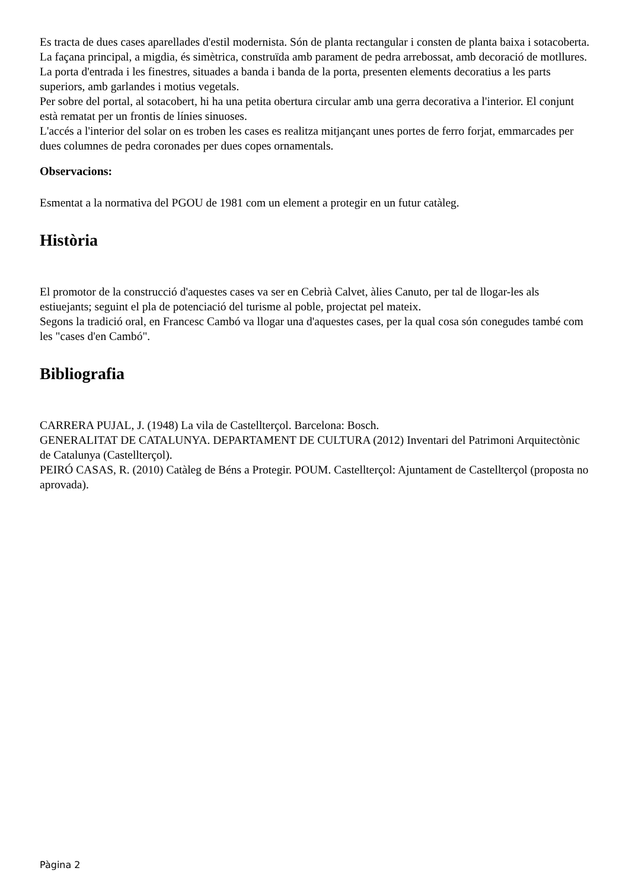Es tracta de dues cases aparellades d'estil modernista. Són de planta rectangular i consten de planta baixa i sotacoberta.
La façana principal, a migdia, és simètrica, construïda amb parament de pedra arrebossat, amb decoració de motllures.
La porta d'entrada i les finestres, situades a banda i banda de la porta, presenten elements decoratius a les parts superiors, amb garlandes i motius vegetals.
Per sobre del portal, al sotacobert, hi ha una petita obertura circular amb una gerra decorativa a l'interior. El conjunt està rematat per un frontis de línies sinuoses.
L'accés a l'interior del solar on es troben les cases es realitza mitjançant unes portes de ferro forjat, emmarcades per dues columnes de pedra coronades per dues copes ornamentals.
Observacions:
Esmentat a la normativa del PGOU de 1981 com un element a protegir en un futur catàleg.
Història
El promotor de la construcció d'aquestes cases va ser en Cebrià Calvet, àlies Canuto, per tal de llogar-les als estiuejants; seguint el pla de potenciació del turisme al poble, projectat pel mateix.
Segons la tradició oral, en Francesc Cambó va llogar una d'aquestes cases, per la qual cosa són conegudes també com les "cases d'en Cambó".
Bibliografia
CARRERA PUJAL, J. (1948) La vila de Castellterçol. Barcelona: Bosch.
GENERALITAT DE CATALUNYA. DEPARTAMENT DE CULTURA (2012) Inventari del Patrimoni Arquitectònic de Catalunya (Castellterçol).
PEIRÓ CASAS, R. (2010) Catàleg de Béns a Protegir. POUM. Castellterçol: Ajuntament de Castellterçol (proposta no aprovada).
Pàgina 2